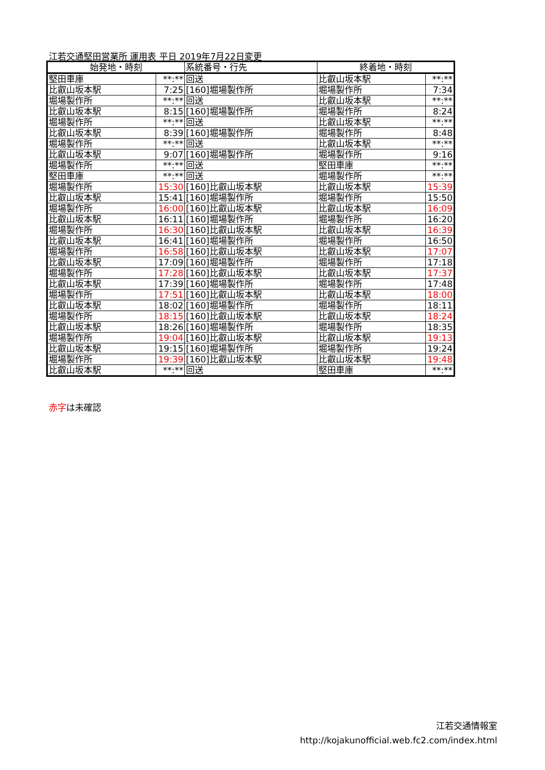江若交通堅田営業所 運用表 平日 2019年7月22日変更
| 始発地・時刻 | | 系統番号・行先 | 終着地・時刻 | |
| --- | --- | --- | --- | --- |
| 堅田車庫 | **:** | 回送 | 比叡山坂本駅 | **:** |
| 比叡山坂本駅 | 7:25 | [160]堀場製作所 | 堀場製作所 | 7:34 |
| 堀場製作所 | **:** | 回送 | 比叡山坂本駅 | **:** |
| 比叡山坂本駅 | 8:15 | [160]堀場製作所 | 堀場製作所 | 8:24 |
| 堀場製作所 | **:** | 回送 | 比叡山坂本駅 | **:** |
| 比叡山坂本駅 | 8:39 | [160]堀場製作所 | 堀場製作所 | 8:48 |
| 堀場製作所 | **:** | 回送 | 比叡山坂本駅 | **:** |
| 比叡山坂本駅 | 9:07 | [160]堀場製作所 | 堀場製作所 | 9:16 |
| 堀場製作所 | **:** | 回送 | 堅田車庫 | **:** |
| 堅田車庫 | **:** | 回送 | 堀場製作所 | **:** |
| 堀場製作所 | 15:30 | [160]比叡山坂本駅 | 比叡山坂本駅 | 15:39 |
| 比叡山坂本駅 | 15:41 | [160]堀場製作所 | 堀場製作所 | 15:50 |
| 堀場製作所 | 16:00 | [160]比叡山坂本駅 | 比叡山坂本駅 | 16:09 |
| 比叡山坂本駅 | 16:11 | [160]堀場製作所 | 堀場製作所 | 16:20 |
| 堀場製作所 | 16:30 | [160]比叡山坂本駅 | 比叡山坂本駅 | 16:39 |
| 比叡山坂本駅 | 16:41 | [160]堀場製作所 | 堀場製作所 | 16:50 |
| 堀場製作所 | 16:58 | [160]比叡山坂本駅 | 比叡山坂本駅 | 17:07 |
| 比叡山坂本駅 | 17:09 | [160]堀場製作所 | 堀場製作所 | 17:18 |
| 堀場製作所 | 17:28 | [160]比叡山坂本駅 | 比叡山坂本駅 | 17:37 |
| 比叡山坂本駅 | 17:39 | [160]堀場製作所 | 堀場製作所 | 17:48 |
| 堀場製作所 | 17:51 | [160]比叡山坂本駅 | 比叡山坂本駅 | 18:00 |
| 比叡山坂本駅 | 18:02 | [160]堀場製作所 | 堀場製作所 | 18:11 |
| 堀場製作所 | 18:15 | [160]比叡山坂本駅 | 比叡山坂本駅 | 18:24 |
| 比叡山坂本駅 | 18:26 | [160]堀場製作所 | 堀場製作所 | 18:35 |
| 堀場製作所 | 19:04 | [160]比叡山坂本駅 | 比叡山坂本駅 | 19:13 |
| 比叡山坂本駅 | 19:15 | [160]堀場製作所 | 堀場製作所 | 19:24 |
| 堀場製作所 | 19:39 | [160]比叡山坂本駅 | 比叡山坂本駅 | 19:48 |
| 比叡山坂本駅 | **:** | 回送 | 堅田車庫 | **:** |
赤字は未確認
江若交通情報室
http://kojakunofficial.web.fc2.com/index.html